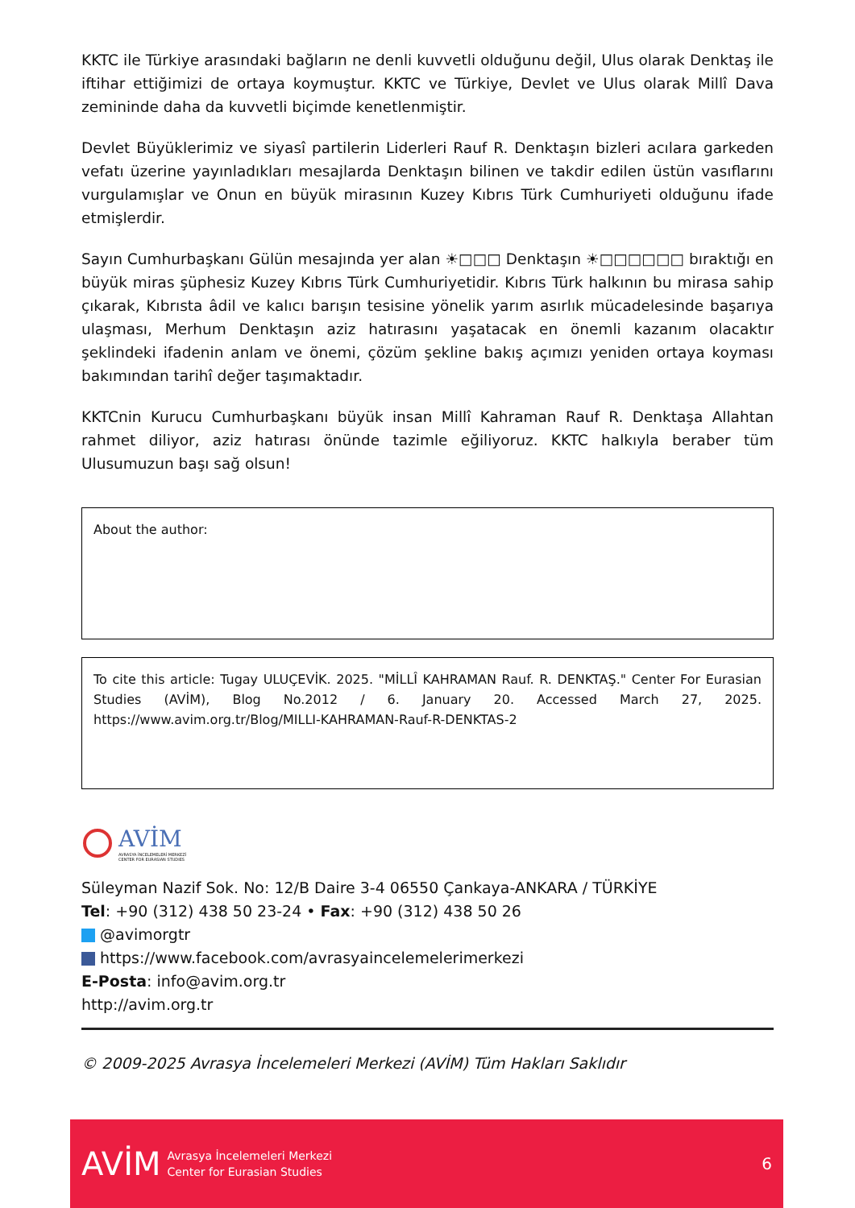KKTC ile Türkiye arasındaki bağların ne denli kuvvetli olduğunu değil, Ulus olarak Denktaş ile iftihar ettiğimizi de ortaya koymuştur. KKTC ve Türkiye, Devlet ve Ulus olarak Millî Dava zemininde daha da kuvvetli biçimde kenetlenmiştir.
Devlet Büyüklerimiz ve siyasî partilerin Liderleri Rauf R. Denktaşın bizleri acılara garkeden vefatı üzerine yayınladıkları mesajlarda Denktaşın bilinen ve takdir edilen üstün vasıflarını vurgulamışlar ve Onun en büyük mirasının Kuzey Kıbrıs Türk Cumhuriyeti olduğunu ifade etmişlerdir.
Sayın Cumhurbaşkanı Gülün mesajında yer alan ☀□□□ Denktaşın ☀□□□□□□ bıraktığı en büyük miras şüphesiz Kuzey Kıbrıs Türk Cumhuriyetidir. Kıbrıs Türk halkının bu mirasa sahip çıkarak, Kıbrısta âdil ve kalıcı barışın tesisine yönelik yarım asırlık mücadelesinde başarıya ulaşması, Merhum Denktaşın aziz hatırasını yaşatacak en önemli kazanım olacaktır şeklindeki ifadenin anlam ve önemi, çözüm şekline bakış açımızı yeniden ortaya koyması bakımından tarihî değer taşımaktadır.
KKTCnin Kurucu Cumhurbaşkanı büyük insan Millî Kahraman Rauf R. Denktaşa Allahtan rahmet diliyor, aziz hatırası önünde tazimle eğiliyoruz. KKTC halkıyla beraber tüm Ulusumuzun başı sağ olsun!
About the author:
To cite this article: Tugay ULUÇEVİK. 2025. "MİLLÎ KAHRAMAN Rauf. R. DENKTAŞ." Center For Eurasian Studies (AVİM), Blog No.2012 / 6. January 20. Accessed March 27, 2025. https://www.avim.org.tr/Blog/MILLI-KAHRAMAN-Rauf-R-DENKTAS-2
AVİM
AVRASYA İNCELEMELERİ MERKEZİ
CENTER FOR EURASIAN STUDIES
Süleyman Nazif Sok. No: 12/B Daire 3-4 06550 Çankaya-ANKARA / TÜRKİYE
Tel: +90 (312) 438 50 23-24 • Fax: +90 (312) 438 50 26
@avimorgtr
https://www.facebook.com/avrasyaincelemelerimerkezi
E-Posta: info@avim.org.tr
http://avim.org.tr
© 2009-2025 Avrasya İncelemeleri Merkezi (AVİM) Tüm Hakları Saklıdır
AVİM Avrasya İncelemeleri Merkezi
Center for Eurasian Studies 6